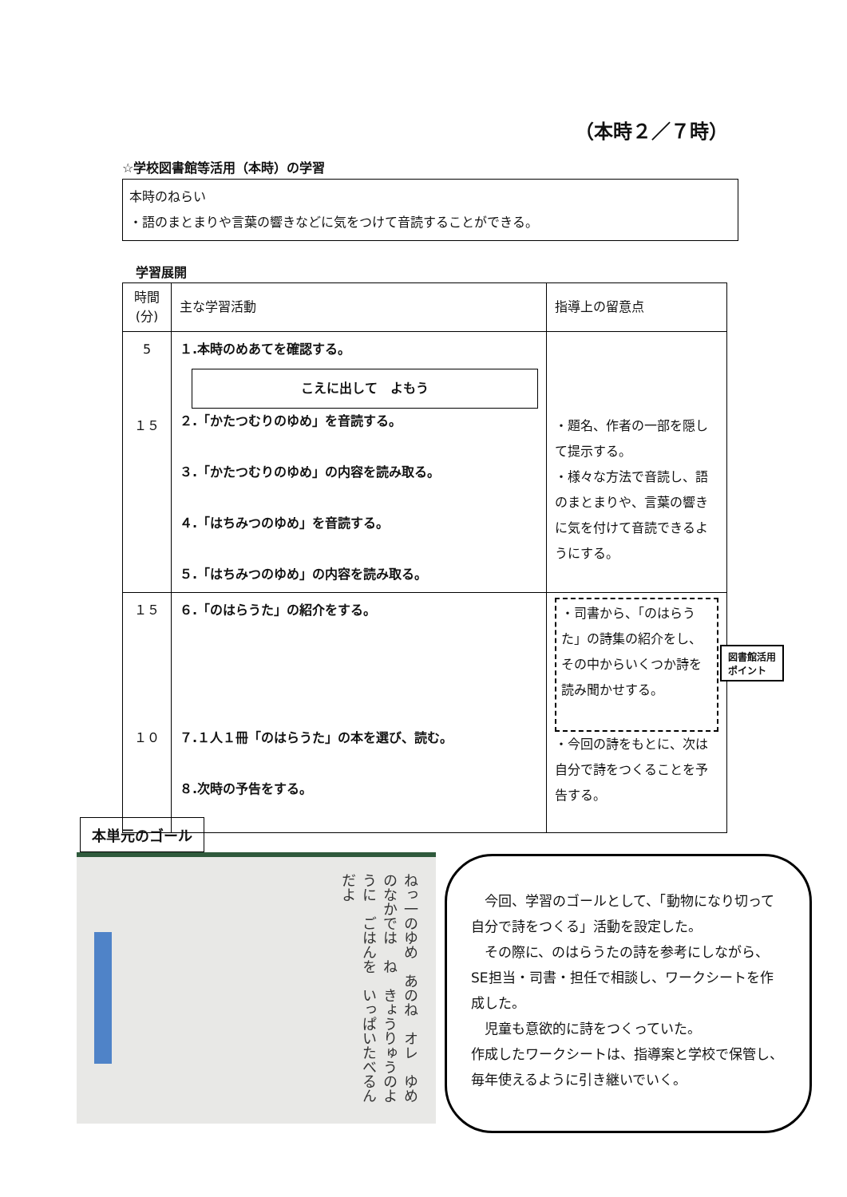（本時２／７時）
☆学校図書館等活用（本時）の学習
本時のねらい
・語のまとまりや言葉の響きなどに気をつけて音読することができる。
学習展開
| 時間(分) | 主な学習活動 | 指導上の留意点 |
| --- | --- | --- |
| 5 １５ | １.本時のめあてを確認する。 こえに出して よもう ２.「かたつむりのゆめ」を音読する。 ３.「かたつむりのゆめ」の内容を読み取る。 ４.「はちみつのゆめ」を音読する。 ５.「はちみつのゆめ」の内容を読み取る。 | ・題名、作者の一部を隠して提示する。 ・様々な方法で音読し、語のまとまりや、言葉の響きに気を付けて音読できるようにする。 |
| １５ １０ | ６.「のはらうた」の紹介をする。 ７.１人１冊「のはらうた」の本を選び、読む。 ８.次時の予告をする。 | ・司書から、「のはらうた」の詩集の紹介をし、その中からいくつか詩を読み聞かせする。 ・今回の詩をもとに、次は自分で詩をつくることを予告する。 |
図書館活用
ポイント
本単元のゴール
ねっ一のゆめ　あのね　オレ　ゆめのなかでは　ね　きょうりゅうのように　ごはんを　いっぱいたべるん　だよ
　今回、学習のゴールとして、「動物になり切って自分で詩をつくる」活動を設定した。
　その際に、のはらうたの詩を参考にしながら、SE担当・司書・担任で相談し、ワークシートを作成した。
　児童も意欲的に詩をつくっていた。
作成したワークシートは、指導案と学校で保管し、毎年使えるように引き継いでいく。